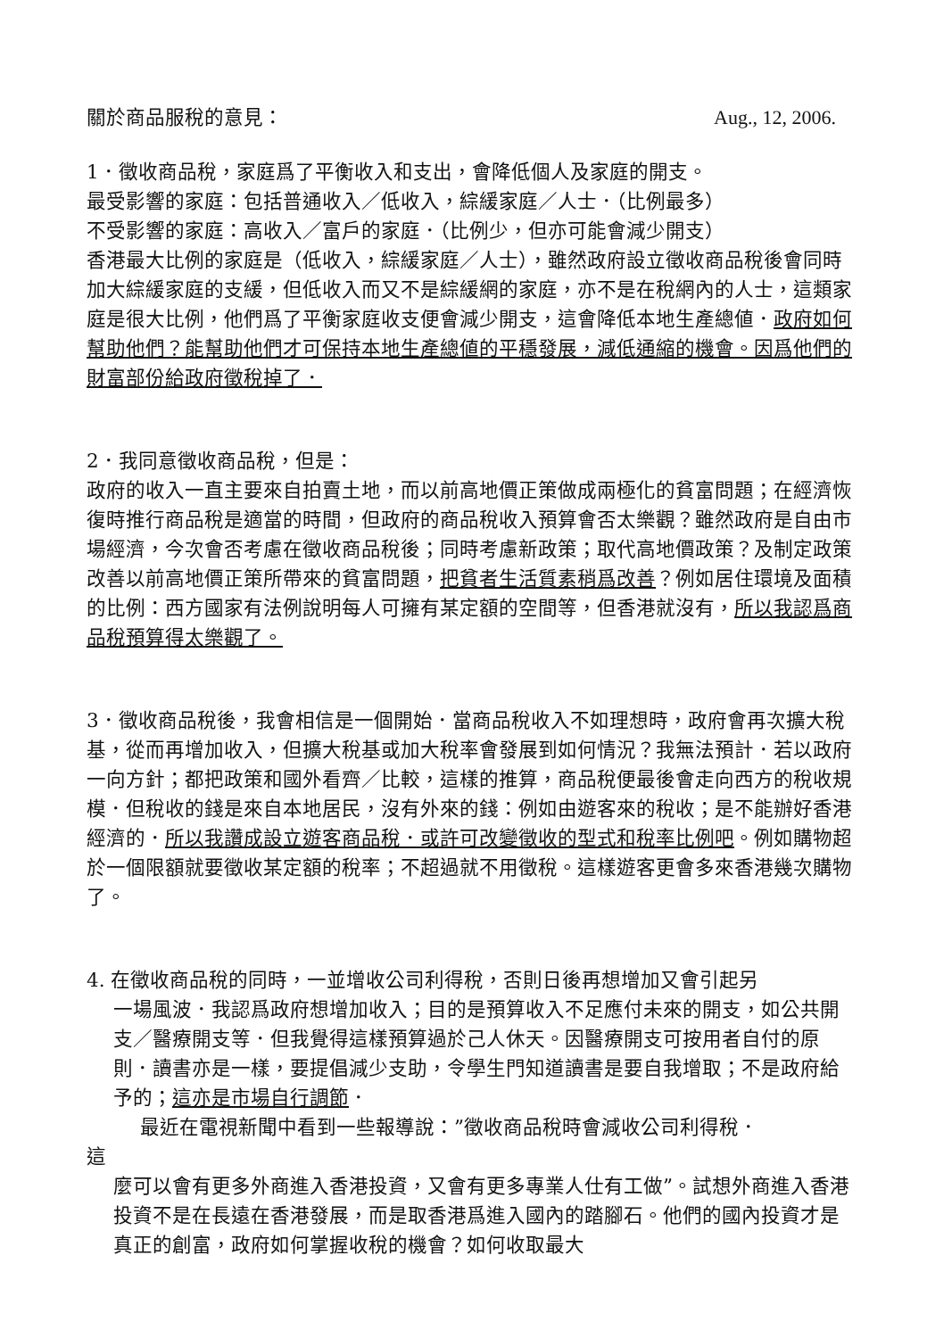關於商品服稅的意見： Aug., 12, 2006.
1．徵收商品稅，家庭爲了平衡收入和支出，會降低個人及家庭的開支。
最受影響的家庭：包括普通收入／低收入，綜緩家庭／人士．（比例最多）
不受影響的家庭：高收入／富戶的家庭．（比例少，但亦可能會減少開支）
香港最大比例的家庭是（低收入，綜緩家庭／人士），雖然政府設立徵收商品稅後會同時加大綜緩家庭的支緩，但低收入而又不是綜緩網的家庭，亦不是在稅網內的人士，這類家庭是很大比例，他們爲了平衡家庭收支便會減少開支，這會降低本地生產總値．政府如何幫助他們？能幫助他們才可保持本地生產總値的平穩發展，減低通縮的機會。因爲他們的財富部份給政府徵稅掉了．
2．我同意徵收商品稅，但是：
政府的收入一直主要來自拍賣土地，而以前高地價正策做成兩極化的貧富問題；在經濟恢復時推行商品稅是適當的時間，但政府的商品稅收入預算會否太樂觀？雖然政府是自由市場經濟，今次會否考慮在徵收商品稅後；同時考慮新政策；取代高地價政策？及制定政策改善以前高地價正策所帶來的貧富問題，把貧者生活質素稍爲改善？例如居住環境及面積的比例：西方國家有法例說明每人可擁有某定額的空間等，但香港就沒有，所以我認爲商品稅預算得太樂觀了。
3．徵收商品稅後，我會相信是一個開始．當商品稅收入不如理想時，政府會再次擴大稅基，從而再增加收入，但擴大稅基或加大稅率會發展到如何情況？我無法預計．若以政府一向方針；都把政策和國外看齊／比較，這樣的推算，商品稅便最後會走向西方的稅收規模．但稅收的錢是來自本地居民，沒有外來的錢：例如由遊客來的稅收；是不能辦好香港經濟的．所以我讚成設立遊客商品稅．或許可改變徵收的型式和稅率比例吧。例如購物超於一個限額就要徵收某定額的稅率；不超過就不用徵稅。這樣遊客更會多來香港幾次購物了。
4. 在徵收商品稅的同時，一並增收公司利得稅，否則日後再想增加又會引起另
一場風波．我認爲政府想增加收入；目的是預算收入不足應付未來的開支，如公共開支／醫療開支等．但我覺得這樣預算過於己人休天。因醫療開支可按用者自付的原則．讀書亦是一樣，要提倡減少支助，令學生門知道讀書是要自我增取；不是政府給予的；這亦是市場自行調節．
最近在電視新聞中看到一些報導說：”徵收商品稅時會減收公司利得稅．
這
麼可以會有更多外商進入香港投資，又會有更多專業人仕有工做”。試想外商進入香港投資不是在長遠在香港發展，而是取香港爲進入國內的踏腳石。他們的國內投資才是真正的創富，政府如何掌握收稅的機會？如何收取最大